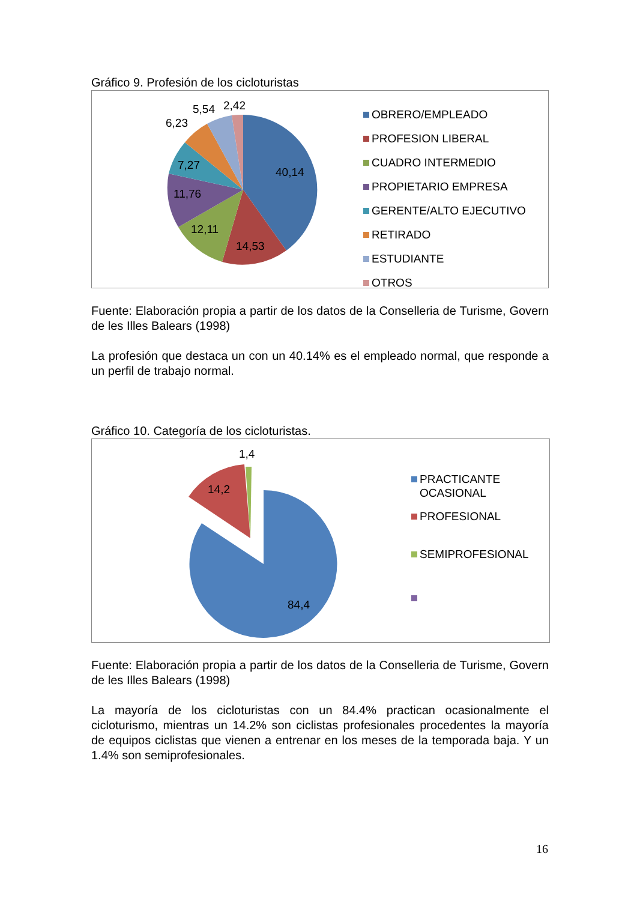Gráfico 9. Profesión de los cicloturistas
40,14
14,53
12,11
11,76
7,27
6,23
5,54
2,42
OBRERO/EMPLEADO
PROFESION LIBERAL
CUADRO INTERMEDIO
PROPIETARIO EMPRESA
GERENTE/ALTO EJECUTIVO
RETIRADO
ESTUDIANTE
OTROS
Fuente: Elaboración propia a partir de los datos de la Conselleria de Turisme, Govern de les Illes Balears (1998)
La profesión que destaca un con un 40.14% es el empleado normal, que responde a un perfil de trabajo normal.
Gráfico 10. Categoría de los cicloturistas.
84,4
14,2
1,4
PRACTICANTE
OCASIONAL
PROFESIONAL
SEMIPROFESIONAL
Fuente: Elaboración propia a partir de los datos de la Conselleria de Turisme, Govern de les Illes Balears (1998)
La mayoría de los cicloturistas con un 84.4% practican ocasionalmente el cicloturismo, mientras un 14.2% son ciclistas profesionales procedentes la mayoría de equipos ciclistas que vienen a entrenar en los meses de la temporada baja. Y un 1.4% son semiprofesionales.
16